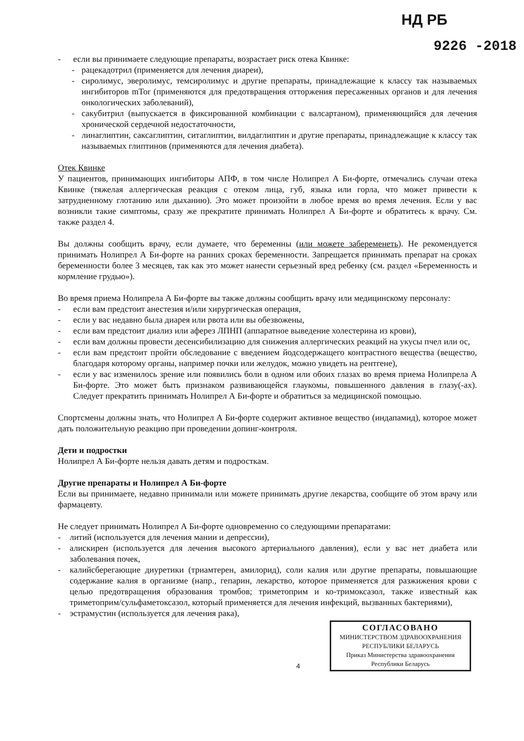НД РБ
9226 -2018
- если вы принимаете следующие препараты, возрастает риск отека Квинке:
- рацекадотрил (применяется для лечения диареи),
- сиролимус, эверолимус, темсиролимус и другие препараты, принадлежащие к классу так называемых ингибиторов mTor (применяются для предотвращения отторжения пересаженных органов и для лечения онкологических заболеваний),
- сакубитрил (выпускается в фиксированной комбинации с валсартаном), применяющийся для лечения хронической сердечной недостаточности,
- линаглиптин, саксаглиптин, ситаглиптин, вилдаглиптин и другие препараты, принадлежащие к классу так называемых глиптинов (применяются для лечения диабета).
Отек Квинке
У пациентов, принимающих ингибиторы АПФ, в том числе Нолипрел А Би-форте, отмечались случаи отека Квинке (тяжелая аллергическая реакция с отеком лица, губ, языка или горла, что может привести к затрудненному глотанию или дыханию). Это может произойти в любое время во время лечения. Если у вас возникли такие симптомы, сразу же прекратите принимать Нолипрел А Би-форте и обратитесь к врачу. См. также раздел 4.
Вы должны сообщить врачу, если думаете, что беременны (или можете забеременеть). Не рекомендуется принимать Нолипрел А Би-форте на ранних сроках беременности. Запрещается принимать препарат на сроках беременности более 3 месяцев, так как это может нанести серьезный вред ребенку (см. раздел «Беременность и кормление грудью»).
Во время приема Нолипрела А Би-форте вы также должны сообщить врачу или медицинскому персоналу:
- если вам предстоит анестезия и/или хирургическая операция,
- если у вас недавно была диарея или рвота или вы обезвожены,
- если вам предстоит диализ или аферез ЛПНП (аппаратное выведение холестерина из крови),
- если вам должны провести десенсибилизацию для снижения аллергических реакций на укусы пчел или ос,
- если вам предстоит пройти обследование с введением йодсодержащего контрастного вещества (вещество, благодаря которому органы, например почки или желудок, можно увидеть на рентгене),
- если у вас изменилось зрение или появились боли в одном или обоих глазах во время приема Нолипрела А Би-форте. Это может быть признаком развивающейся глаукомы, повышенного давления в глазу(-ах). Следует прекратить принимать Нолипрел А Би-форте и обратиться за медицинской помощью.
Спортсмены должны знать, что Нолипрел А Би-форте содержит активное вещество (индапамид), которое может дать положительную реакцию при проведении допинг-контроля.
Дети и подростки
Нолипрел А Би-форте нельзя давать детям и подросткам.
Другие препараты и Нолипрел А Би-форте
Если вы принимаете, недавно принимали или можете принимать другие лекарства, сообщите об этом врачу или фармацевту.
Не следует принимать Нолипрел А Би-форте одновременно со следующими препаратами:
- литий (используется для лечения мании и депрессии),
- алискирен (используется для лечения высокого артериального давления), если у вас нет диабета или заболевания почек,
- калийсберегающие диуретики (триамтерен, амилорид), соли калия или другие препараты, повышающие содержание калия в организме (напр., гепарин, лекарство, которое применяется для разжижения крови с целью предотвращения образования тромбов; триметоприм и ко-тримоксазол, также известный как триметоприм/сульфаметоксазол, который применяется для лечения инфекций, вызванных бактериями),
- эстрамустин (используется для лечения рака),
4
СОГЛАСОВАНО
МИНИСТЕРСТВОМ ЗДРАВООХРАНЕНИЯ
РЕСПУБЛИКИ БЕЛАРУСЬ
Приказ Министерства здравоохранения
Республики Беларусь